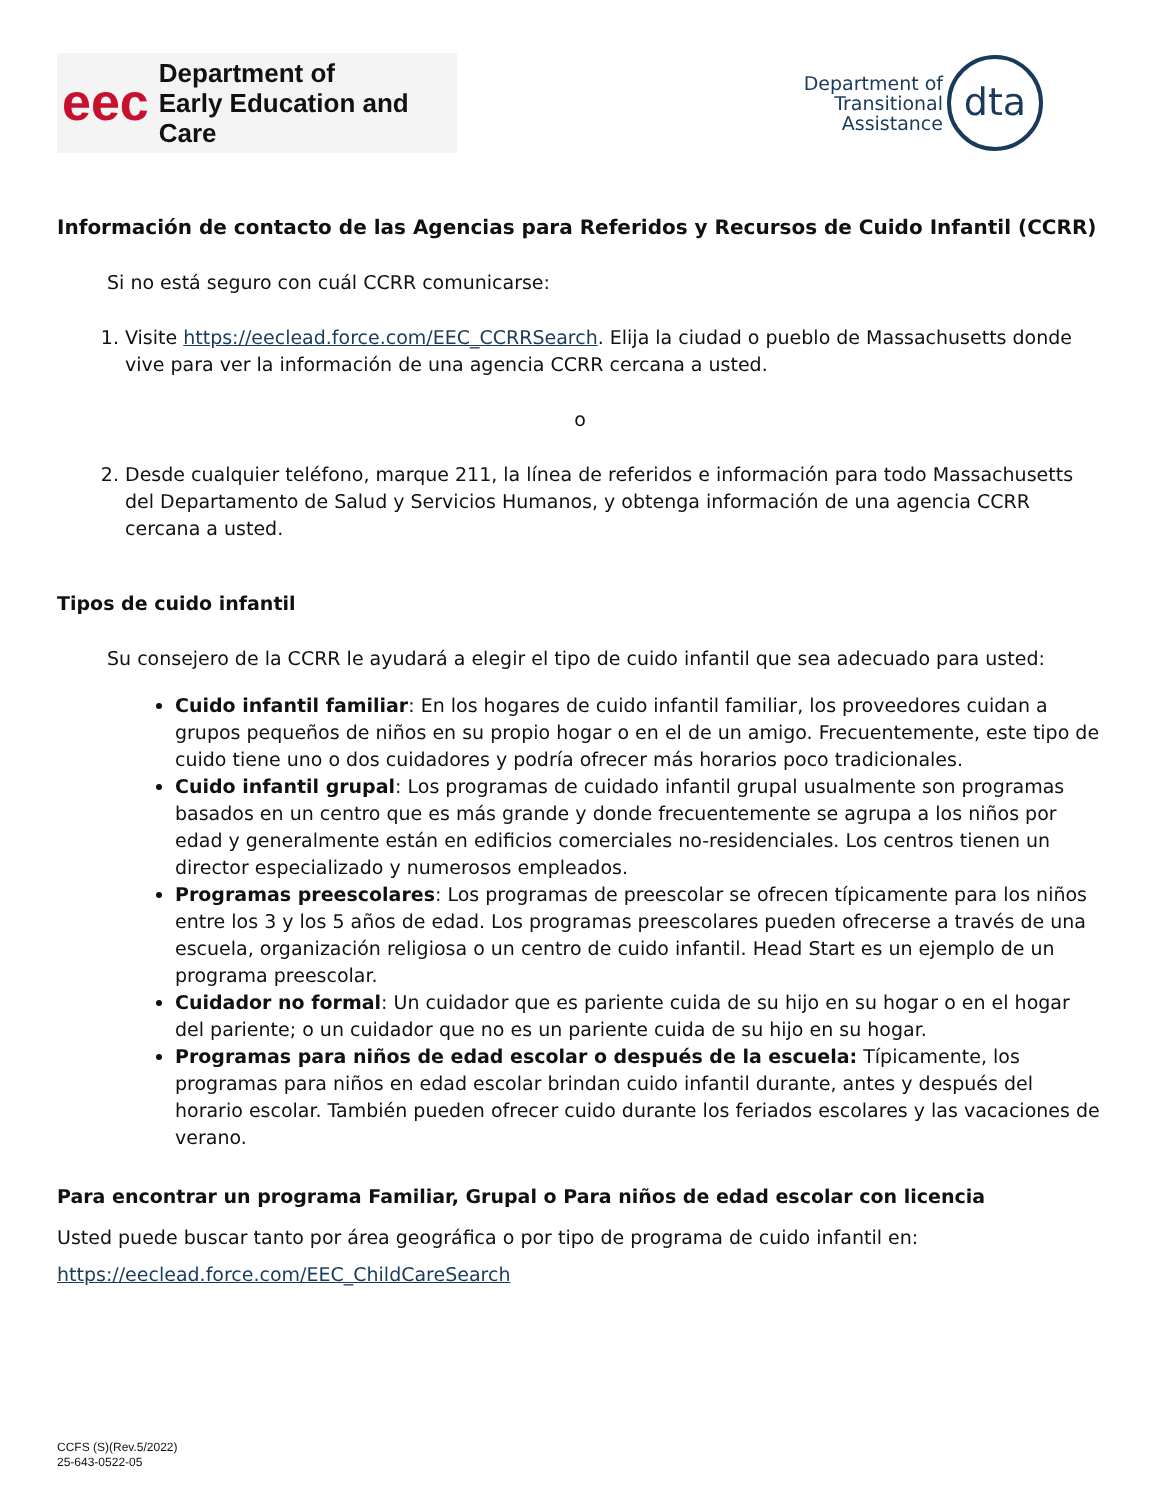eec Department of
Early Education and Care
Department of
Transitional
Assistance
dta
Información de contacto de las Agencias para Referidos y Recursos de Cuido Infantil (CCRR)
Si no está seguro con cuál CCRR comunicarse:
1. Visite https://eeclead.force.com/EEC_CCRRSearch. Elija la ciudad o pueblo de Massachusetts donde vive para ver la información de una agencia CCRR cercana a usted.
o
2. Desde cualquier teléfono, marque 211, la línea de referidos e información para todo Massachusetts del Departamento de Salud y Servicios Humanos, y obtenga información de una agencia CCRR cercana a usted.
Tipos de cuido infantil
Su consejero de la CCRR le ayudará a elegir el tipo de cuido infantil que sea adecuado para usted:
Cuido infantil familiar: En los hogares de cuido infantil familiar, los proveedores cuidan a grupos pequeños de niños en su propio hogar o en el de un amigo. Frecuentemente, este tipo de cuido tiene uno o dos cuidadores y podría ofrecer más horarios poco tradicionales.
Cuido infantil grupal: Los programas de cuidado infantil grupal usualmente son programas basados en un centro que es más grande y donde frecuentemente se agrupa a los niños por edad y generalmente están en edificios comerciales no-residenciales. Los centros tienen un director especializado y numerosos empleados.
Programas preescolares: Los programas de preescolar se ofrecen típicamente para los niños entre los 3 y los 5 años de edad. Los programas preescolares pueden ofrecerse a través de una escuela, organización religiosa o un centro de cuido infantil. Head Start es un ejemplo de un programa preescolar.
Cuidador no formal: Un cuidador que es pariente cuida de su hijo en su hogar o en el hogar del pariente; o un cuidador que no es un pariente cuida de su hijo en su hogar.
Programas para niños de edad escolar o después de la escuela: Típicamente, los programas para niños en edad escolar brindan cuido infantil durante, antes y después del horario escolar. También pueden ofrecer cuido durante los feriados escolares y las vacaciones de verano.
Para encontrar un programa Familiar, Grupal o Para niños de edad escolar con licencia
Usted puede buscar tanto por área geográfica o por tipo de programa de cuido infantil en:
https://eeclead.force.com/EEC_ChildCareSearch
CCFS (S)(Rev.5/2022)
25-643-0522-05